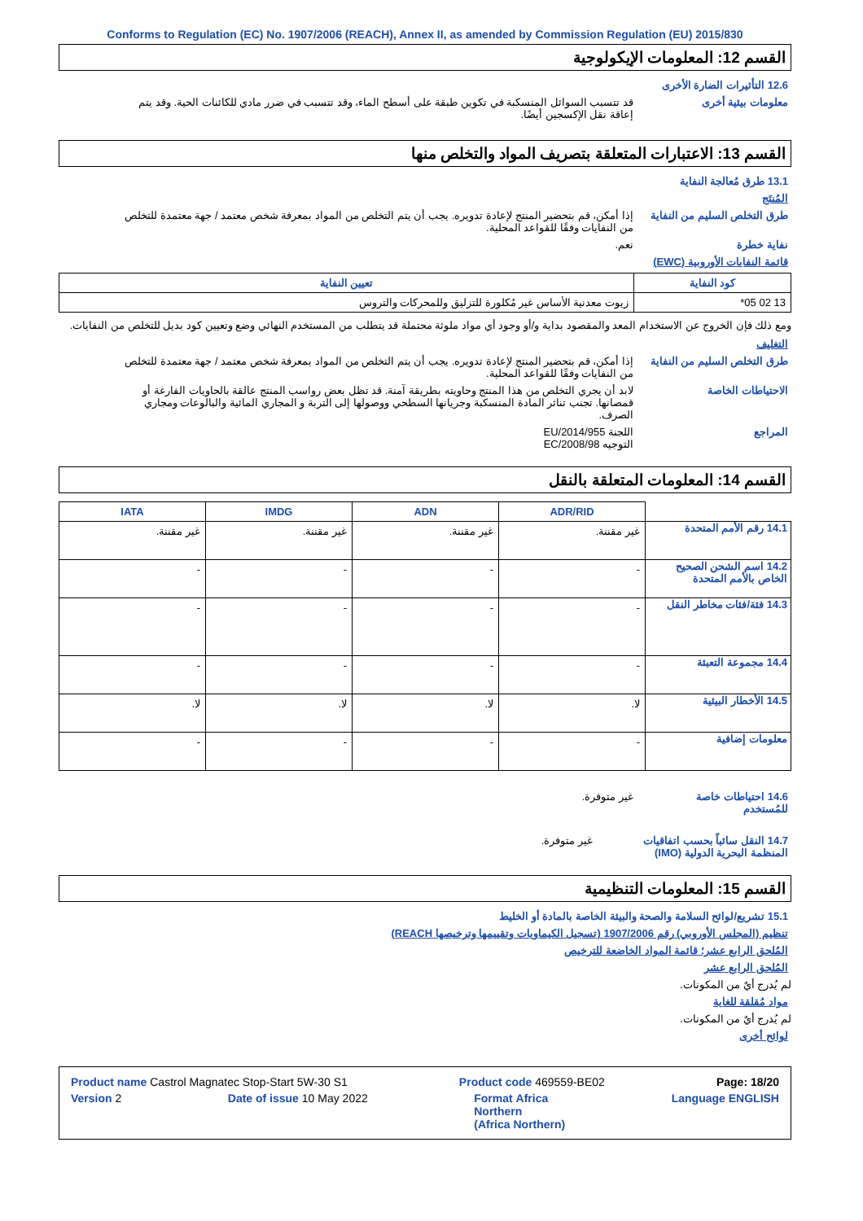Conforms to Regulation (EC) No. 1907/2006 (REACH), Annex II, as amended by Commission Regulation (EU) 2015/830
القسم 12: المعلومات الإيكولوجية
12.6 التأثيرات الضارة الأخرى
معلومات بيئية أخرى قد تتسبب السوائل المنسكبة في تكوين طبقة على أسطح الماء، وقد تتسبب في ضرر مادي للكائنات الحية. وقد يتم إعاقة نقل الإكسجين أيضًا.
القسم 13: الاعتبارات المتعلقة بتصريف المواد والتخلص منها
13.1 طرق مُعالجة النفاية
المُنتَج
طرق التخلص السليم من النفاية
إذا أمكن، قم بتحضير المنتج لإعادة تدويره. يجب أن يتم التخلص من المواد بمعرفة شخص معتمد / جهة معتمدة للتخلص من النفايات وفقًا للقواعد المحلية.
نفاية خطرة نعم.
قائمة النفايات الأوروبية (EWC)
| كود النفاية | تعيين النفاية |
| --- | --- |
| 13 02 05* | زيوت معدنية الأساس غير مُكلورة للتزليق وللمحركات والتروس |
ومع ذلك فإن الخروج عن الاستخدام المعد والمقصود بداية و/أو وجود أي مواد ملوثة محتملة قد يتطلب من المستخدم النهائي وضع وتعيين كود بديل للتخلص من النفايات.
التغليف
طرق التخلص السليم من النفاية
إذا أمكن، قم بتحضير المنتج لإعادة تدويره. يجب أن يتم التخلص من المواد بمعرفة شخص معتمد / جهة معتمدة للتخلص من النفايات وفقًا للقواعد المحلية.
الاحتياطات الخاصة لابد أن يجري التخلص من هذا المنتج وحاويته بطريقة آمنة. قد تظل بعض رواسب المنتج عالقة بالحاويات الفارغة أو قمصانها. تجنب تناثر المادة المنسكبة وجريانها السطحي ووصولها إلى التربة و المجاري المائية والبالوعات ومجاري الصرف.
المراجع اللجنة EU/2014/955
التوجيه EC/2008/98
القسم 14: المعلومات المتعلقة بالنقل
| | ADR/RID | ADN | IMDG | IATA |
| --- | --- | --- | --- | --- |
| 14.1 رقم الأمم المتحدة | غير مقننة. | غير مقننة. | غير مقننة. | غير مقننة. |
| 14.2 اسم الشحن الصحيح الخاص بالأمم المتحدة | - | - | - | - |
| 14.3 فئة/فئات مخاطر النقل | - | - | - | - |
| 14.4 مجموعة التعبئة | - | - | - | - |
| 14.5 الأخطار البيئية | لا. | لا. | لا. | لا. |
| معلومات إضافية | - | - | - | - |
14.6 احتياطات خاصة للمُستخدم
غير متوفرة.
14.7 النقل سائباً بحسب اتفاقيات المنظمة البحرية الدولية (IMO)
غير متوفرة.
القسم 15: المعلومات التنظيمية
15.1 تشريع/لوائح السلامة والصحة والبيئة الخاصة بالمادة أو الخليط
تنظيم (المجلس الأوروبي) رقم 1907/2006 (تسجيل الكيماويات وتقييمها وترخيصها REACH)
المُلحق الرابع عشر؛ قائمة المواد الخاضعة للترخيص
المُلحق الرابع عشر
لم يُدرج أيٌ من المكونات.
مواد مُقلقة للغاية
لم يُدرج أيٌ من المكونات.
لوائح أخرى
Product name Castrol Magnatec Stop-Start 5W-30 S1 Product code 469559-BE02 Page: 18/20
Version 2 Date of issue 10 May 2022 Format Africa
Northern
(Africa Northern) Language ENGLISH